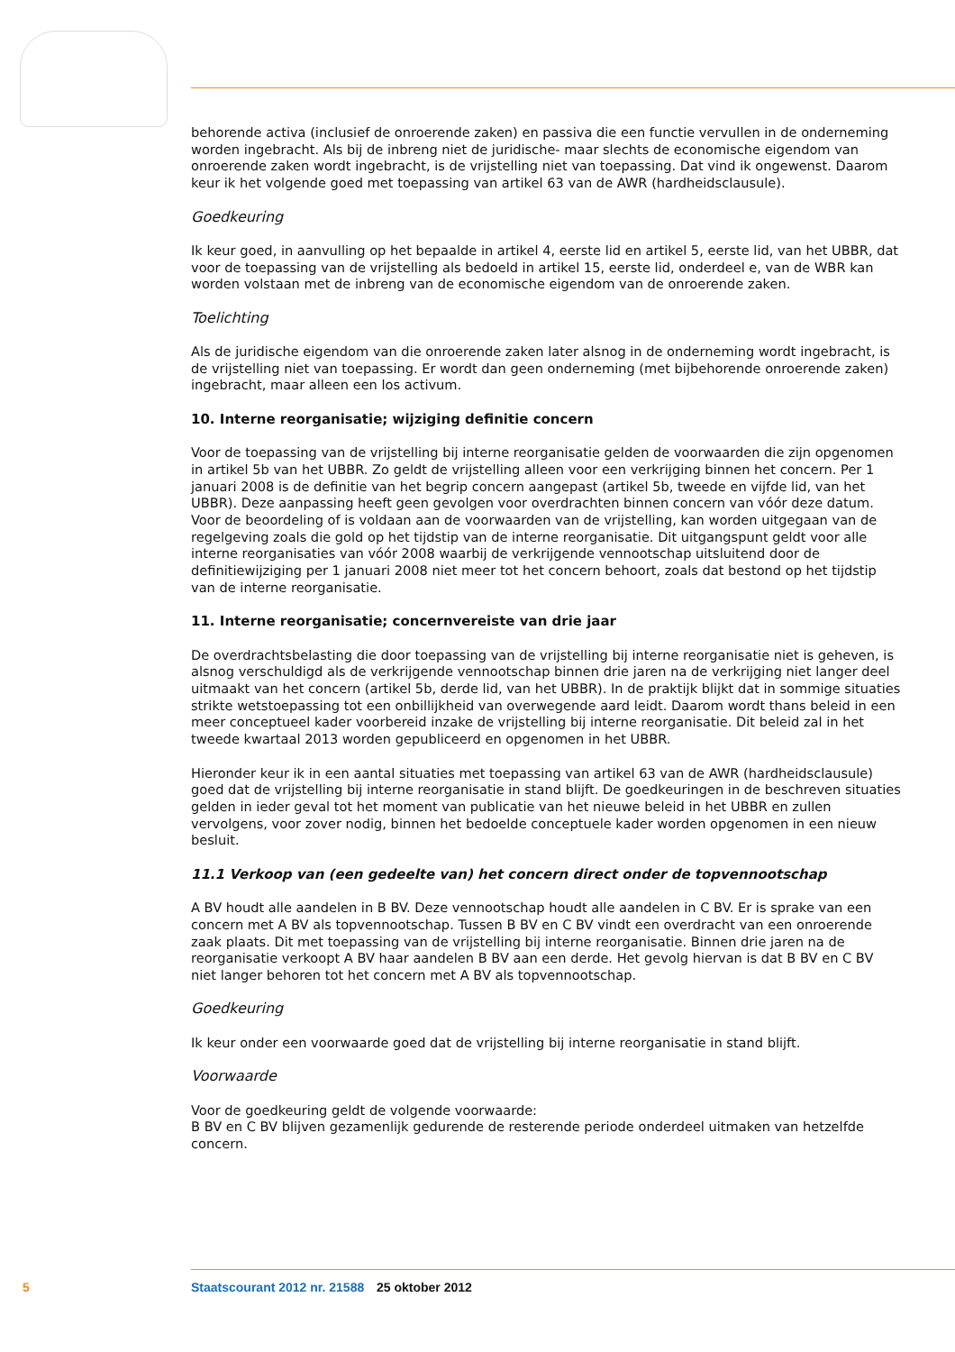behorende activa (inclusief de onroerende zaken) en passiva die een functie vervullen in de onderneming worden ingebracht. Als bij de inbreng niet de juridische- maar slechts de economische eigendom van onroerende zaken wordt ingebracht, is de vrijstelling niet van toepassing. Dat vind ik ongewenst. Daarom keur ik het volgende goed met toepassing van artikel 63 van de AWR (hardheidsclausule).
Goedkeuring
Ik keur goed, in aanvulling op het bepaalde in artikel 4, eerste lid en artikel 5, eerste lid, van het UBBR, dat voor de toepassing van de vrijstelling als bedoeld in artikel 15, eerste lid, onderdeel e, van de WBR kan worden volstaan met de inbreng van de economische eigendom van de onroerende zaken.
Toelichting
Als de juridische eigendom van die onroerende zaken later alsnog in de onderneming wordt ingebracht, is de vrijstelling niet van toepassing. Er wordt dan geen onderneming (met bijbehorende onroerende zaken) ingebracht, maar alleen een los activum.
10. Interne reorganisatie; wijziging definitie concern
Voor de toepassing van de vrijstelling bij interne reorganisatie gelden de voorwaarden die zijn opgenomen in artikel 5b van het UBBR. Zo geldt de vrijstelling alleen voor een verkrijging binnen het concern. Per 1 januari 2008 is de definitie van het begrip concern aangepast (artikel 5b, tweede en vijfde lid, van het UBBR). Deze aanpassing heeft geen gevolgen voor overdrachten binnen concern van vóór deze datum. Voor de beoordeling of is voldaan aan de voorwaarden van de vrijstelling, kan worden uitgegaan van de regelgeving zoals die gold op het tijdstip van de interne reorganisatie. Dit uitgangspunt geldt voor alle interne reorganisaties van vóór 2008 waarbij de verkrijgende vennootschap uitsluitend door de definitiewijziging per 1 januari 2008 niet meer tot het concern behoort, zoals dat bestond op het tijdstip van de interne reorganisatie.
11. Interne reorganisatie; concernvereiste van drie jaar
De overdrachtsbelasting die door toepassing van de vrijstelling bij interne reorganisatie niet is geheven, is alsnog verschuldigd als de verkrijgende vennootschap binnen drie jaren na de verkrijging niet langer deel uitmaakt van het concern (artikel 5b, derde lid, van het UBBR). In de praktijk blijkt dat in sommige situaties strikte wetstoepassing tot een onbillijkheid van overwegende aard leidt. Daarom wordt thans beleid in een meer conceptueel kader voorbereid inzake de vrijstelling bij interne reorganisatie. Dit beleid zal in het tweede kwartaal 2013 worden gepubliceerd en opgenomen in het UBBR.
Hieronder keur ik in een aantal situaties met toepassing van artikel 63 van de AWR (hardheidsclausule) goed dat de vrijstelling bij interne reorganisatie in stand blijft. De goedkeuringen in de beschreven situaties gelden in ieder geval tot het moment van publicatie van het nieuwe beleid in het UBBR en zullen vervolgens, voor zover nodig, binnen het bedoelde conceptuele kader worden opgenomen in een nieuw besluit.
11.1 Verkoop van (een gedeelte van) het concern direct onder de topvennootschap
A BV houdt alle aandelen in B BV. Deze vennootschap houdt alle aandelen in C BV. Er is sprake van een concern met A BV als topvennootschap. Tussen B BV en C BV vindt een overdracht van een onroerende zaak plaats. Dit met toepassing van de vrijstelling bij interne reorganisatie. Binnen drie jaren na de reorganisatie verkoopt A BV haar aandelen B BV aan een derde. Het gevolg hiervan is dat B BV en C BV niet langer behoren tot het concern met A BV als topvennootschap.
Goedkeuring
Ik keur onder een voorwaarde goed dat de vrijstelling bij interne reorganisatie in stand blijft.
Voorwaarde
Voor de goedkeuring geldt de volgende voorwaarde:
B BV en C BV blijven gezamenlijk gedurende de resterende periode onderdeel uitmaken van hetzelfde concern.
5 Staatscourant 2012 nr. 21588 25 oktober 2012